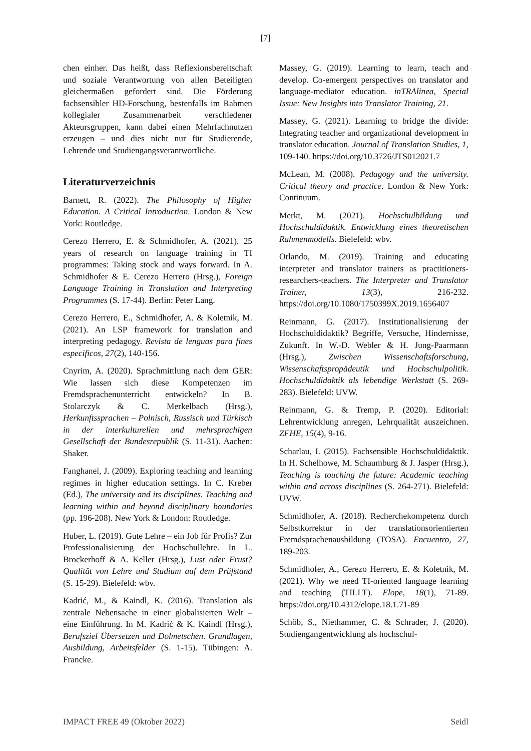[7]
chen einher. Das heißt, dass Reflexionsbereitschaft und soziale Verantwortung von allen Beteiligten gleichermaßen gefordert sind. Die Förderung fachsensibler HD-Forschung, bestenfalls im Rahmen kollegialer Zusammenarbeit verschiedener Akteursgruppen, kann dabei einen Mehrfachnutzen erzeugen – und dies nicht nur für Studierende, Lehrende und Studiengangsverantwortliche.
Literaturverzeichnis
Barnett, R. (2022). The Philosophy of Higher Education. A Critical Introduction. London & New York: Routledge.
Cerezo Herrero, E. & Schmidhofer, A. (2021). 25 years of research on language training in TI programmes: Taking stock and ways forward. In A. Schmidhofer & E. Cerezo Herrero (Hrsg.), Foreign Language Training in Translation and Interpreting Programmes (S. 17-44). Berlin: Peter Lang.
Cerezo Herrero, E., Schmidhofer, A. & Koletnik, M. (2021). An LSP framework for translation and interpreting pedagogy. Revista de lenguas para fines especificos, 27(2), 140-156.
Cnyrim, A. (2020). Sprachmittlung nach dem GER: Wie lassen sich diese Kompetenzen im Fremdsprachenunterricht entwickeln? In B. Stolarczyk & C. Merkelbach (Hrsg.), Herkunftssprachen – Polnisch, Russisch und Türkisch in der interkulturellen und mehrsprachigen Gesellschaft der Bundesrepublik (S. 11-31). Aachen: Shaker.
Fanghanel, J. (2009). Exploring teaching and learning regimes in higher education settings. In C. Kreber (Ed.), The university and its disciplines. Teaching and learning within and beyond disciplinary boundaries (pp. 196-208). New York & London: Routledge.
Huber, L. (2019). Gute Lehre – ein Job für Profis? Zur Professionalisierung der Hochschullehre. In L. Brockerhoff & A. Keller (Hrsg.), Lust oder Frust? Qualität von Lehre und Studium auf dem Prüfstand (S. 15-29). Bielefeld: wbv.
Kadrić, M., & Kaindl, K. (2016). Translation als zentrale Nebensache in einer globalisierten Welt – eine Einführung. In M. Kadrić & K. Kaindl (Hrsg.), Berufsziel Übersetzen und Dolmetschen. Grundlagen, Ausbildung, Arbeitsfelder (S. 1-15). Tübingen: A. Francke.
Massey, G. (2019). Learning to learn, teach and develop. Co-emergent perspectives on translator and language-mediator education. inTRAlinea, Special Issue: New Insights into Translator Training, 21.
Massey, G. (2021). Learning to bridge the divide: Integrating teacher and organizational development in translator education. Journal of Translation Studies, 1, 109-140. https://doi.org/10.3726/JTS012021.7
McLean, M. (2008). Pedagogy and the university. Critical theory and practice. London & New York: Continuum.
Merkt, M. (2021). Hochschulbildung und Hochschuldidaktik. Entwicklung eines theoretischen Rahmenmodells. Bielefeld: wbv.
Orlando, M. (2019). Training and educating interpreter and translator trainers as practitioners-researchers-teachers. The Interpreter and Translator Trainer, 13(3), 216-232. https://doi.org/10.1080/1750399X.2019.1656407
Reinmann, G. (2017). Institutionalisierung der Hochschuldidaktik? Begriffe, Versuche, Hindernisse, Zukunft. In W.-D. Webler & H. Jung-Paarmann (Hrsg.), Zwischen Wissenschaftsforschung, Wissenschaftspropädeutik und Hochschulpolitik. Hochschuldidaktik als lebendige Werkstatt (S. 269-283). Bielefeld: UVW.
Reinmann, G. & Tremp, P. (2020). Editorial: Lehrentwicklung anregen, Lehrqualität auszeichnen. ZFHE, 15(4), 9-16.
Scharlau, I. (2015). Fachsensible Hochschuldidaktik. In H. Schelhowe, M. Schaumburg & J. Jasper (Hrsg.), Teaching is touching the future: Academic teaching within and across disciplines (S. 264-271). Bielefeld: UVW.
Schmidhofer, A. (2018). Recherchekompetenz durch Selbstkorrektur in der translationsorientierten Fremdsprachenausbildung (TOSA). Encuentro, 27, 189-203.
Schmidhofer, A., Cerezo Herrero, E. & Koletnik, M. (2021). Why we need TI-oriented language learning and teaching (TILLT). Elope, 18(1), 71-89. https://doi.org/10.4312/elope.18.1.71-89
Schöb, S., Niethammer, C. & Schrader, J. (2020). Studiengangentwicklung als hochschul-
IMPACT FREE 49 (Oktober 2022) Seidl